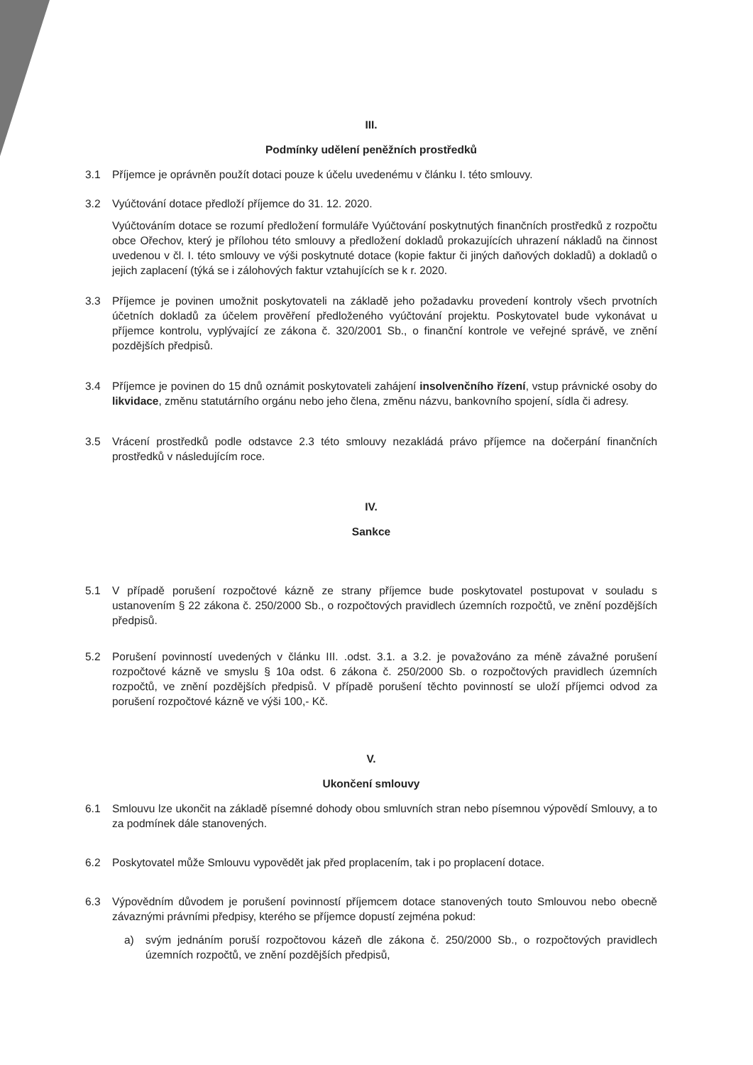III.
Podmínky udělení peněžních prostředků
3.1 Příjemce je oprávněn použít dotaci pouze k účelu uvedenému v článku I. této smlouvy.
3.2 Vyúčtování dotace předloží příjemce do 31. 12. 2020.
Vyúčtováním dotace se rozumí předložení formuláře Vyúčtování poskytnutých finančních prostředků z rozpočtu obce Ořechov, který je přílohou této smlouvy a předložení dokladů prokazujících uhrazení nákladů na činnost uvedenou v čl. I. této smlouvy ve výši poskytnuté dotace (kopie faktur či jiných daňových dokladů) a dokladů o jejich zaplacení (týká se i zálohových faktur vztahujících se k r. 2020.
3.3 Příjemce je povinen umožnit poskytovateli na základě jeho požadavku provedení kontroly všech prvotních účetních dokladů za účelem prověření předloženého vyúčtování projektu. Poskytovatel bude vykonávat u příjemce kontrolu, vyplývající ze zákona č. 320/2001 Sb., o finanční kontrole ve veřejné správě, ve znění pozdějších předpisů.
3.4 Příjemce je povinen do 15 dnů oznámit poskytovateli zahájení insolvenčního řízení, vstup právnické osoby do likvidace, změnu statutárního orgánu nebo jeho člena, změnu názvu, bankovního spojení, sídla či adresy.
3.5 Vrácení prostředků podle odstavce 2.3 této smlouvy nezakládá právo příjemce na dočerpání finančních prostředků v následujícím roce.
IV.
Sankce
5.1 V případě porušení rozpočtové kázně ze strany příjemce bude poskytovatel postupovat v souladu s ustanovením § 22 zákona č. 250/2000 Sb., o rozpočtových pravidlech územních rozpočtů, ve znění pozdějších předpisů.
5.2 Porušení povinností uvedených v článku III. .odst. 3.1. a 3.2. je považováno za méně závažné porušení rozpočtové kázně ve smyslu § 10a odst. 6 zákona č. 250/2000 Sb. o rozpočtových pravidlech územních rozpočtů, ve znění pozdějších předpisů. V případě porušení těchto povinností se uloží příjemci odvod za porušení rozpočtové kázně ve výši 100,- Kč.
V.
Ukončení smlouvy
6.1 Smlouvu lze ukončit na základě písemné dohody obou smluvních stran nebo písemnou výpovědí Smlouvy, a to za podmínek dále stanovených.
6.2 Poskytovatel může Smlouvu vypovědět jak před proplacením, tak i po proplacení dotace.
6.3 Výpovědním důvodem je porušení povinností příjemcem dotace stanovených touto Smlouvou nebo obecně závaznými právními předpisy, kterého se příjemce dopustí zejména pokud:
a) svým jednáním poruší rozpočtovou kázeň dle zákona č. 250/2000 Sb., o rozpočtových pravidlech územních rozpočtů, ve znění pozdějších předpisů,